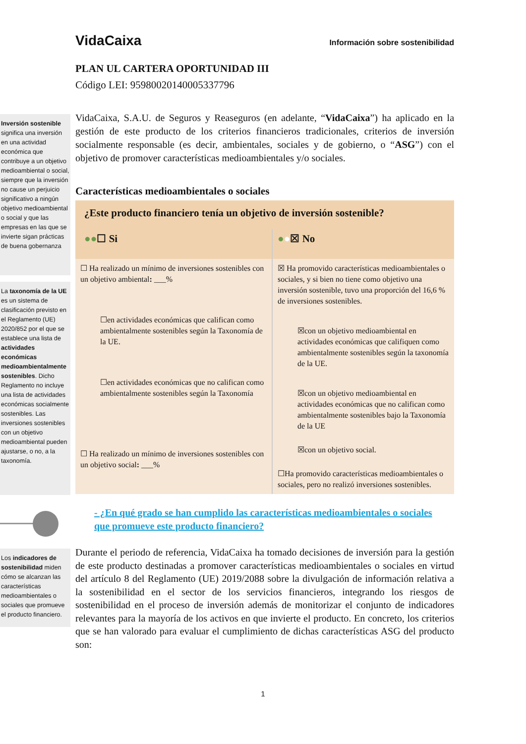VidaCaixa Información sobre sostenibilidad
PLAN UL CARTERA OPORTUNIDAD III
Código LEI: 95980020140005337796
Inversión sostenible significa una inversión en una actividad económica que contribuye a un objetivo medioambiental o social, siempre que la inversión no cause un perjuicio significativo a ningún objetivo medioambiental o social y que las empresas en las que se invierte sigan prácticas de buena gobernanza
VidaCaixa, S.A.U. de Seguros y Reaseguros (en adelante, “VidaCaixa”) ha aplicado en la gestión de este producto de los criterios financieros tradicionales, criterios de inversión socialmente responsable (es decir, ambientales, sociales y de gobierno, o “ASG”) con el objetivo de promover características medioambientales y/o sociales.
Características medioambientales o sociales
La taxonomía de la UE es un sistema de clasificación previsto en el Reglamento (UE) 2020/852 por el que se establece una lista de actividades económicas medioambientalmente sostenibles. Dicho Reglamento no incluye una lista de actividades económicas socialmente sostenibles. Las inversiones sostenibles con un objetivo medioambiental pueden ajustarse, o no, a la taxonomía.
| ¿Este producto financiero tenía un objetivo de inversión sostenible? | |
| ●● ☐ Si | ● ● ☒ No |
| ☐ Ha realizado un mínimo de inversiones sostenibles con un objetivo ambiental : ___% ☐en actividades económicas que califican como ambientalmente sostenibles según la Taxonomía de la UE. ☐en actividades económicas que no califican como ambientalmente sostenibles según la Taxonomía ☐ Ha realizado un mínimo de inversiones sostenibles con un objetivo social : ___% | ☒ Ha promovido características medioambientales o sociales, y si bien no tiene como objetivo una inversión sostenible, tuvo una proporción del 16,6 % de inversiones sostenibles. ☒con un objetivo medioambiental en actividades económicas que califiquen como ambientalmente sostenibles según la taxonomía de la UE. ☒con un objetivo medioambiental en actividades económicas que no califican como ambientalmente sostenibles bajo la Taxonomía de la UE ☒con un objetivo social. ☐Ha promovido características medioambientales o sociales, pero no realizó inversiones sostenibles. |
- ¿En qué grado se han cumplido las características medioambientales o sociales que promueve este producto financiero?
Los indicadores de sostenibilidad miden cómo se alcanzan las características medioambientales o sociales que promueve el producto financiero.
Durante el periodo de referencia, VidaCaixa ha tomado decisiones de inversión para la gestión de este producto destinadas a promover características medioambientales o sociales en virtud del artículo 8 del Reglamento (UE) 2019/2088 sobre la divulgación de información relativa a la sostenibilidad en el sector de los servicios financieros, integrando los riesgos de sostenibilidad en el proceso de inversión además de monitorizar el conjunto de indicadores relevantes para la mayoría de los activos en que invierte el producto. En concreto, los criterios que se han valorado para evaluar el cumplimiento de dichas características ASG del producto son:
1